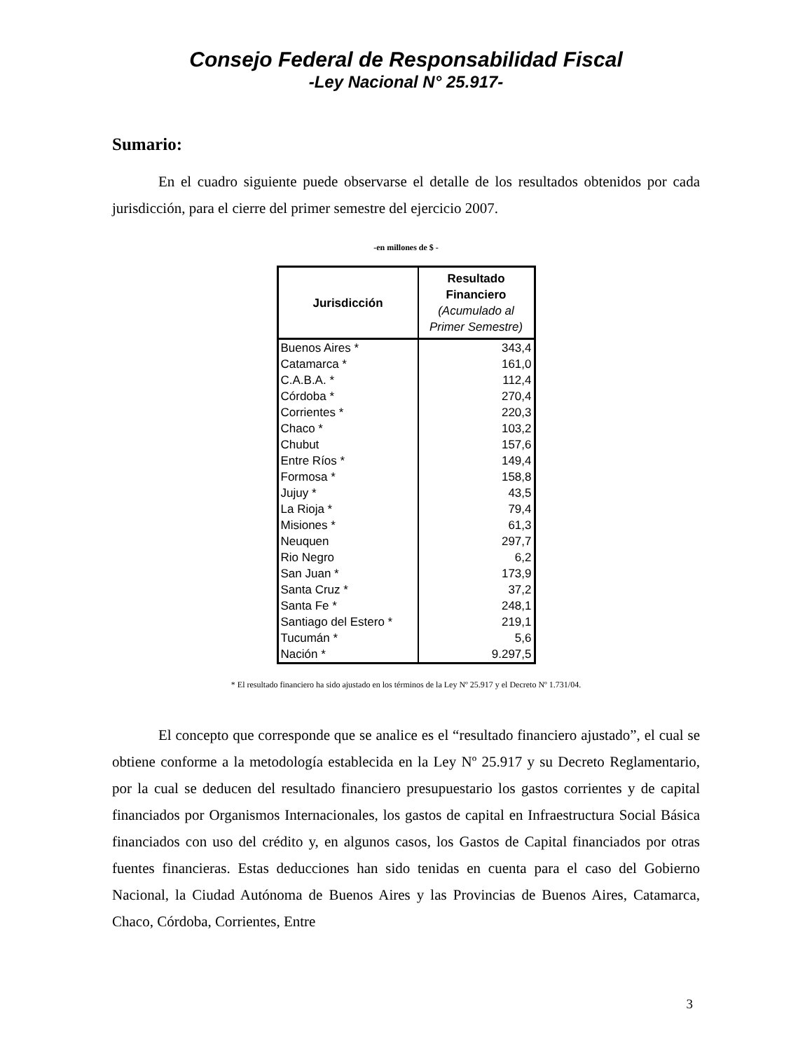Consejo Federal de Responsabilidad Fiscal
-Ley Nacional N° 25.917-
Sumario:
En el cuadro siguiente puede observarse el detalle de los resultados obtenidos por cada jurisdicción, para el cierre del primer semestre del ejercicio 2007.
-en millones de $ -
| Jurisdicción | Resultado Financiero (Acumulado al Primer Semestre) |
| --- | --- |
| Buenos Aires * | 343,4 |
| Catamarca * | 161,0 |
| C.A.B.A. * | 112,4 |
| Córdoba * | 270,4 |
| Corrientes * | 220,3 |
| Chaco * | 103,2 |
| Chubut | 157,6 |
| Entre Ríos * | 149,4 |
| Formosa * | 158,8 |
| Jujuy * | 43,5 |
| La Rioja * | 79,4 |
| Misiones * | 61,3 |
| Neuquen | 297,7 |
| Rio Negro | 6,2 |
| San Juan * | 173,9 |
| Santa Cruz * | 37,2 |
| Santa Fe * | 248,1 |
| Santiago del Estero * | 219,1 |
| Tucumán * | 5,6 |
| Nación * | 9.297,5 |
* El resultado financiero ha sido ajustado en los términos de la Ley Nº 25.917 y el Decreto Nº 1.731/04.
El concepto que corresponde que se analice es el “resultado financiero ajustado”, el cual se obtiene conforme a la metodología establecida en la Ley Nº 25.917 y su Decreto Reglamentario, por la cual se deducen del resultado financiero presupuestario los gastos corrientes y de capital financiados por Organismos Internacionales, los gastos de capital en Infraestructura Social Básica financiados con uso del crédito y, en algunos casos, los Gastos de Capital financiados por otras fuentes financieras. Estas deducciones han sido tenidas en cuenta para el caso del Gobierno Nacional, la Ciudad Autónoma de Buenos Aires y las Provincias de Buenos Aires, Catamarca, Chaco, Córdoba, Corrientes, Entre
3